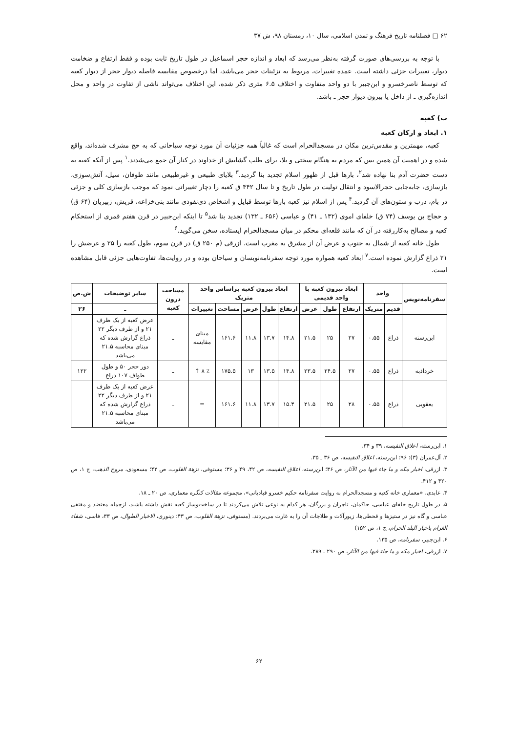۶۲ □ فصلنامه تاریخ فرهنگ و تمدن اسلامی، سال ۱۰، زمستان ۹۸، ش ۳۷
با توجه به بررسی‌های صورت گرفته به‌نظر می‌رسد که ابعاد و اندازه حجر اسماعیل در طول تاریخ ثابت بوده و فقط ارتفاع و ضخامت دیوار، تغییرات جزئی داشته است. عمده تغییرات، مربوط به تزئینات حجر می‌باشد، اما درخصوص مقایسه فاصله دیوار حجر از دیوار کعبه که توسط ناصرخسرو و ابن‌جبیر با دو واحد متفاوت و اختلاف ۶.۵ متری ذکر شده، این اختلاف می‌تواند ناشی از تفاوت در واحد و محل اندازه‌گیری ـ از داخل یا بیرون دیوار حجر ـ باشد.
ب) کعبه
۱. ابعاد و ارکان کعبه
کعبه، مهمترین و مقدس‌ترین مکان در مسجدالحرام است که غالباً همه جزئیات آن مورد توجه سیاحانی که به حج مشرف شده‌اند، واقع شده و در اهمیت آن همین بس که مردم به هنگام سختی و بلا، برای طلب گشایش از خداوند در کنار آن جمع می‌شدند.<sup>۱</sup> پس از آنکه کعبه به دست حضرت آدم بنا نهاده شد<sup>۲</sup>، بارها قبل از ظهور اسلام تجدید بنا گردید.<sup>۳</sup> بلایای طبیعی و غیرطبیعی مانند طوفان، سیل، آتش‌سوزی، بازسازی، جابه‌جایی حجرالاسود و انتقال تولیت در طول تاریخ و تا سال ۴۴۲ ق کعبه را دچار تغییراتی نمود که موجب بازسازی کلی و جزئی در بام، درب و ستون‌های آن گردید.<sup>۴</sup> پس از اسلام نیز کعبه بارها توسط قبایل و اشخاص ذی‌نفوذی مانند بنی‌خزاعه، قریش، زبیریان (۶۴ ق) و حجاج بن یوسف (۷۴ ق) خلفای اموی (۱۳۲ ـ ۴۱) و عباسی (۶۵۶ ـ ۱۳۲) تجدید بنا شد<sup>۵</sup> تا اینکه ابن‌جبیر در قرن هفتم قمری از استحکام کعبه و مصالح به‌کاررفته در آن که مانند قلعه‌ای محکم در میان مسجدالحرام ایستاده، سخن می‌گوید.<sup>۶</sup>
طول خانه کعبه از شمال به جنوب و عرض آن از مشرق به مغرب است. ازرقی (م ۲۵۰ ق) در قرن سوم، طول کعبه را ۲۵ و عرضش را ۲۱ ذراع گزارش نموده است.<sup>۷</sup> ابعاد کعبه همواره مورد توجه سفرنامه‌نویسان و سیاحان بوده و در روایت‌ها، تفاوت‌هایی جزئی قابل مشاهده است.
| سفرنامه‌نویس | واحد | | ابعاد بیرون کعبه با واحد قدیمی | | | ابعاد بیرون کعبه براساس واحد متریک | | | | | مساحت درون کعبه | سایر توضیحات | ش.ص |
| --- | --- | --- | --- | --- | --- | --- | --- | --- | --- | --- | --- | --- | --- |
| | قدیم | متریک | ارتفاع | طول | عرض | ارتفاع | طول | عرض | مساحت | تغییرات | | ـ | ۲۶ |
| ابن‌رسته | ذراع | ۰.۵۵ | ۲۷ | ۲۵ | ۲۱.۵ | ۱۴.۸ | ۱۳.۷ | ۱۱.۸ | ۱۶۱.۶ | مبنای مقایسه | ـ | عرض کعبه از یک طرف ۲۱ و از طرف دیگر ۲۲ ذراع گزارش شده که مبنای محاسبه ۲۱.۵ می‌باشد | |
| خرداذبه | ذراع | ۰.۵۵ | ۲۷ | ۲۴.۵ | ۲۳.۵ | ۱۴.۸ | ۱۳.۵ | ۱۳ | ۱۷۵.۵ | ٪ ۸ ↑ | ـ | دور حجر ۵۰ و طول طواف ۱۰۷ ذراع | ۱۲۲ |
| یعقوبی | ذراع | ۰.۵۵ | ۲۸ | ۲۵ | ۲۱.۵ | ۱۵.۴ | ۱۳.۷ | ۱۱.۸ | ۱۶۱.۶ | = | ـ | عرض کعبه از یک طرف ۲۱ و از طرف دیگر ۲۲ ذراع گزارش شده که مبنای محاسبه ۲۱.۵ می‌باشد | |
۱. ابن‌رسته، اعلاق النفیسه، ۳۹ و ۳۴.
۲. آل‌عمران (۳): ۹۶؛ ابن‌رسته، اعلاق النفیسه، ص ۳۶ ـ ۳۵.
۳. ازرقی، اخبار مکه و ما جاء فیها من الآثار، ص ۳۶؛ ابن‌رسته، اعلاق النفیسه، ص ۴۲، ۴۹ و ۳۶؛ مستوفی، نزهة القلوب، ص ۴۲؛ مسعودی، مروج الذهب، ج ۱، ص ۴۲۰ و ۴۱۲.
۴. عابدی، «معماری خانه کعبه و مسجدالحرام به روایت سفرنامه حکیم خسرو قبادیانی»، مجموعه مقالات کنگره معماری، ص ۲۰ ـ ۱۸.
۵. در طول تاریخ خلفای عباسی، حاکمان، تاجران و بزرگان، هر کدام به نوعی تلاش می‌کردند تا در ساخت‌وساز کعبه نقش داشته باشند، ازجمله معتضد و مقتفی عباسی و گاه نیز در ستیزها و قحطی‌ها، زیورآلات و طلاجات آن را به غارت می‌بردند. (مستوفی، نزهة القلوب، ص ۴۳؛ دینوری، الاخبار الطوال، ص ۳۳، فاسی، شفاء الغرام باخبار البلد الحرام، ج ۱، ص ۱۵۲)
۶. ابن‌جبیر، سفرنامه، ص ۱۳۵.
۷. ازرقی، اخبار مکه و ما جاء فیها من الآثار، ص ۲۹۰ ـ ۲۸۹.
۶۲